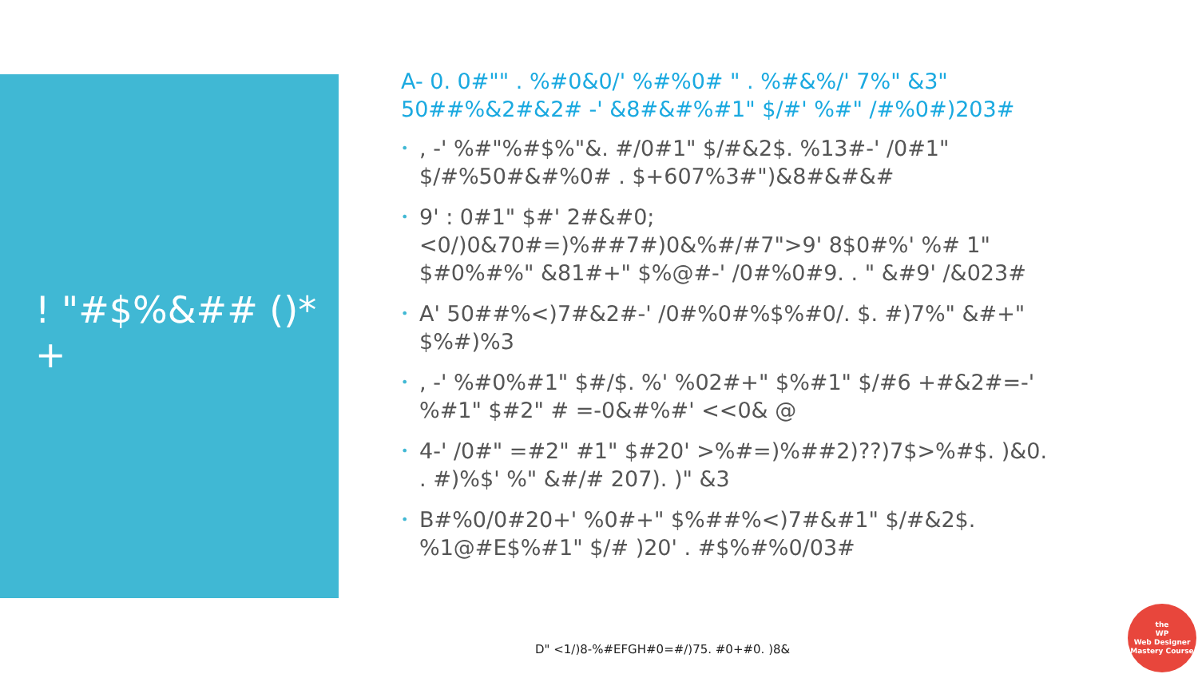! "#$%&## ()* +
A- 0. 0#"" . %#0&0/' %#%0# " . %#&%/' 7%" &3" 50##%&2#&2# -' &8#&#%#1" $/#' %#" /#%0#)203#
•, -' %#"%#$%"&. #/0#1" $/#&2$. %13#-' /0#1" $/#%50#&#%0# . $+607%3#")&8#&#&#
• 9' : 0#1" $#' 2#&#0; <0/)0&70#=)%##7#)0&%#/#7">9' 8$0#%' %# 1" $#0%#%" &81#+" $%@#-' /0#%0#9. . " &#9' /&023#
• A' 50##%<)7#&2#-' /0#%0#%$%#0/. $. #)7%" &#+" $%#)%3
•, -' %#0%#1" $#/$. %' %02#+" $%#1" $/#6 +#&2#=-' %#1" $#2" # =-0&#%#' <<0& @
• 4-' /0#" =#2" #1" $#20' >%#=)%##2)??)7$>%#$. )&0. . #)%$' %" &#/# 207). )" &3
• B#%0/0#20+' %0#+" $%##%<)7#&#1" $/#&2$. %1@#E$%#1" $/# )20' . #$%#%0/03#
D" <1/)8-%#EFGH#0=#/)75. #0+#0. )8&
the
WP
Web Designer
Mastery Course